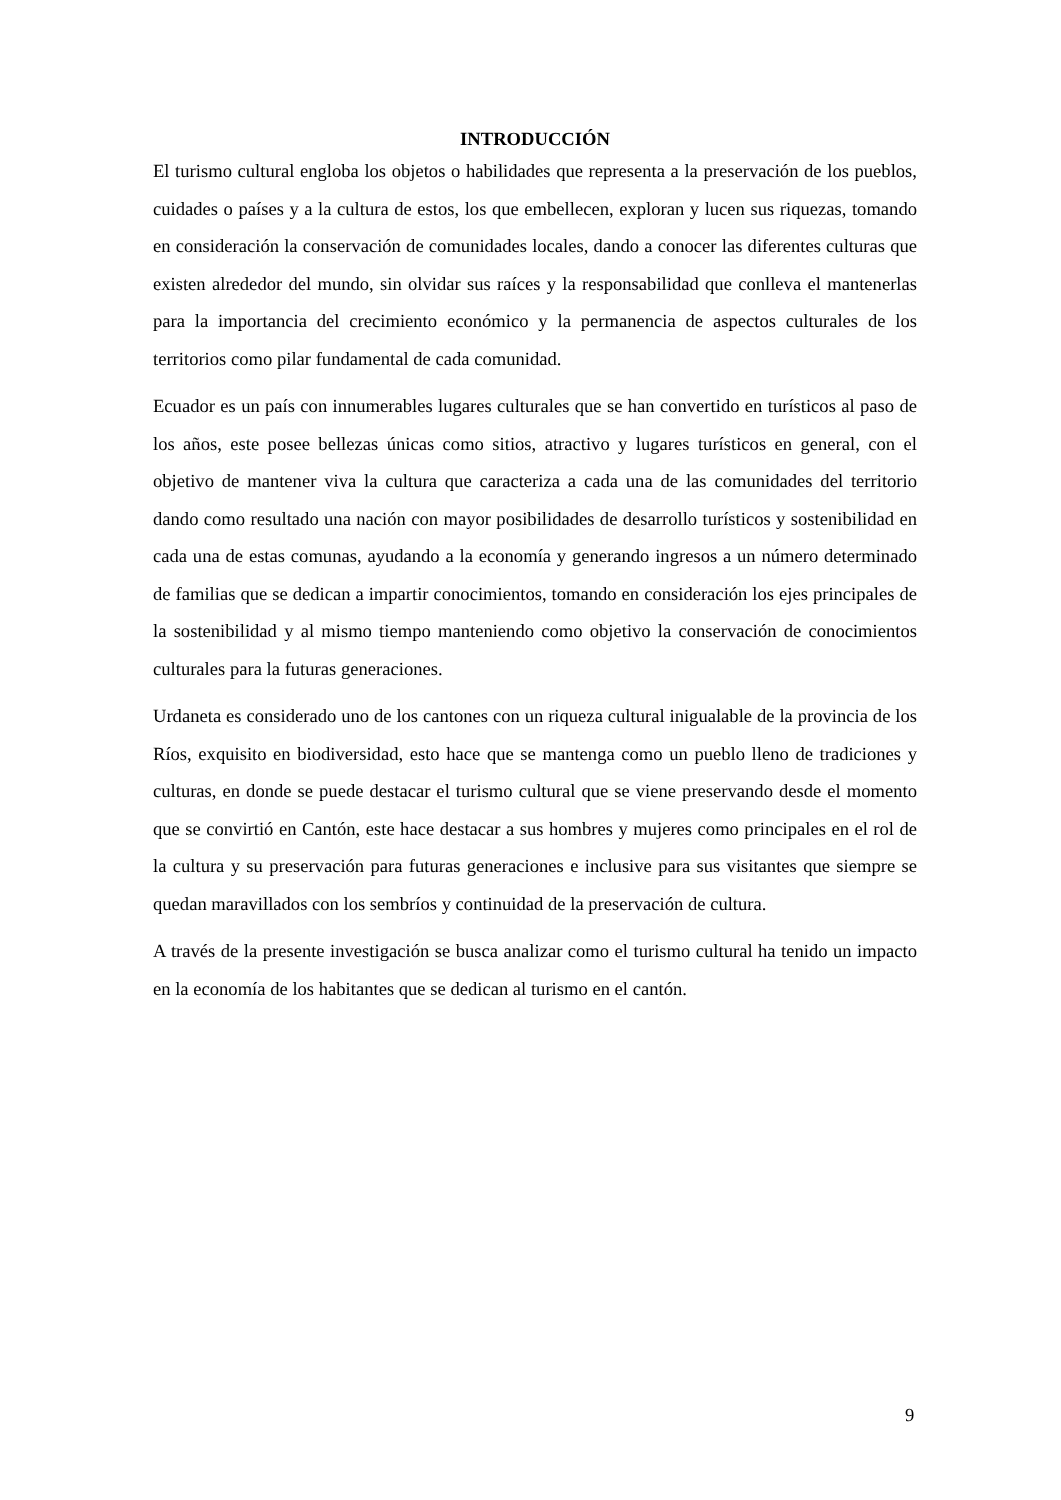INTRODUCCIÓN
El turismo cultural engloba los objetos o habilidades que representa a la preservación de los pueblos, cuidades o países y a la cultura de estos, los que embellecen, exploran y lucen sus riquezas, tomando en consideración la conservación de comunidades locales, dando a conocer las diferentes culturas que existen alrededor del mundo, sin olvidar sus raíces y la responsabilidad que conlleva el mantenerlas para la importancia del crecimiento económico y la permanencia de aspectos culturales de los territorios como pilar fundamental de cada comunidad.
Ecuador es un país con innumerables lugares culturales que se han convertido en turísticos al paso de los años, este posee bellezas únicas como sitios, atractivo y lugares turísticos en general, con el objetivo de mantener viva la cultura que caracteriza a cada una de las comunidades del territorio dando como resultado una nación con mayor posibilidades de desarrollo turísticos y sostenibilidad en cada una de estas comunas, ayudando a la economía y generando ingresos a un número determinado de familias que se dedican a impartir conocimientos, tomando en consideración los ejes principales de la sostenibilidad y al mismo tiempo manteniendo como objetivo la conservación de conocimientos culturales para la futuras generaciones.
Urdaneta es considerado uno de los cantones con un riqueza cultural inigualable de la provincia de los Ríos, exquisito en biodiversidad, esto hace que se mantenga como un pueblo lleno de tradiciones y culturas, en donde se puede destacar el turismo cultural que se viene preservando desde el momento que se convirtió en Cantón, este hace destacar a sus hombres y mujeres como principales en el rol de la cultura y su preservación para futuras generaciones e inclusive para sus visitantes que siempre se quedan maravillados con los sembríos y continuidad de la preservación de cultura.
A través de la presente investigación se busca analizar como el turismo cultural ha tenido un impacto en la economía de los habitantes que se dedican al turismo en el cantón.
9